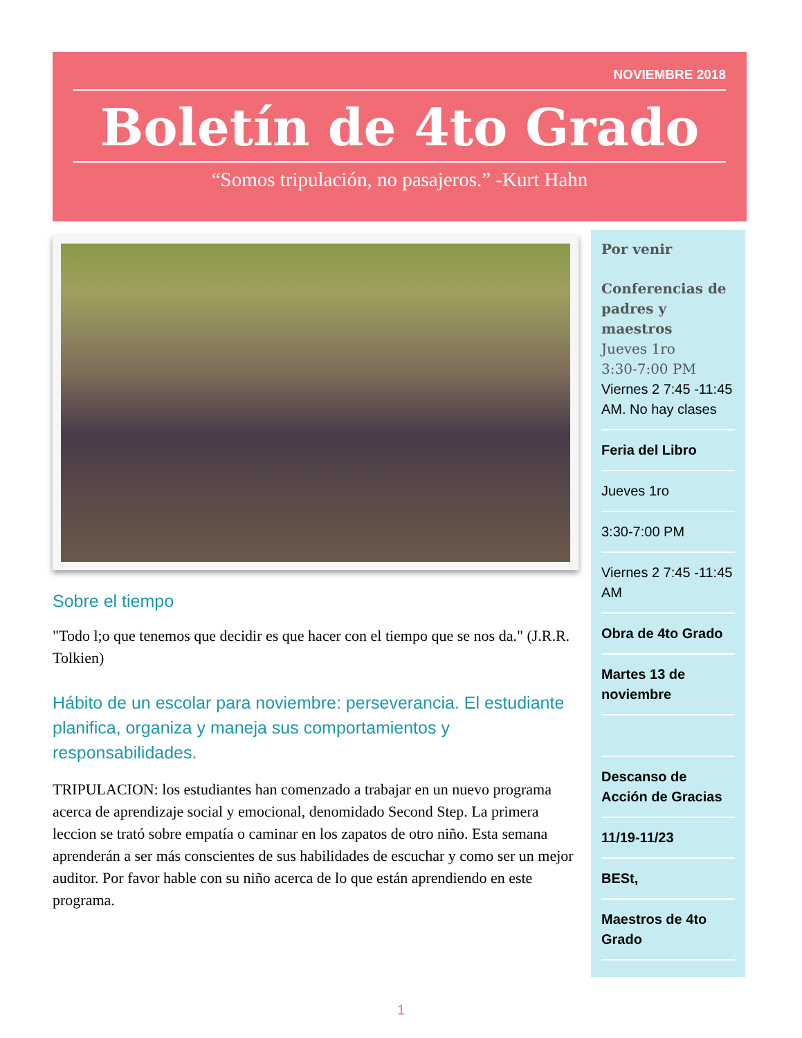NOVIEMBRE 2018
Boletín de 4to Grado
“Somos tripulación, no pasajeros.” -Kurt Hahn
Sobre el tiempo
"Todo l;o que tenemos que decidir es que hacer con el tiempo que se nos da." (J.R.R. Tolkien)
Hábito de un escolar para noviembre: perseverancia. El estudiante planifica, organiza y maneja sus comportamientos y responsabilidades.
TRIPULACION: los estudiantes han comenzado a trabajar en un nuevo programa acerca de aprendizaje social y emocional, denomidado Second Step. La primera leccion se trató sobre empatía o caminar en los zapatos de otro niño. Esta semana aprenderán a ser más conscientes de sus habilidades de escuchar y como ser un mejor auditor. Por favor hable con su niño acerca de lo que están aprendiendo en este programa.
Por venir
Conferencias de padres y maestros
Jueves 1ro
3:30-7:00 PM
Viernes 2 7:45 -11:45 AM. No hay clases
Feria del Libro
Jueves 1ro
3:30-7:00 PM
Viernes 2 7:45 -11:45 AM
Obra de 4to Grado
Martes 13 de noviembre
Descanso de Acción de Gracias
11/19-11/23
BESt,
Maestros de 4to Grado
1